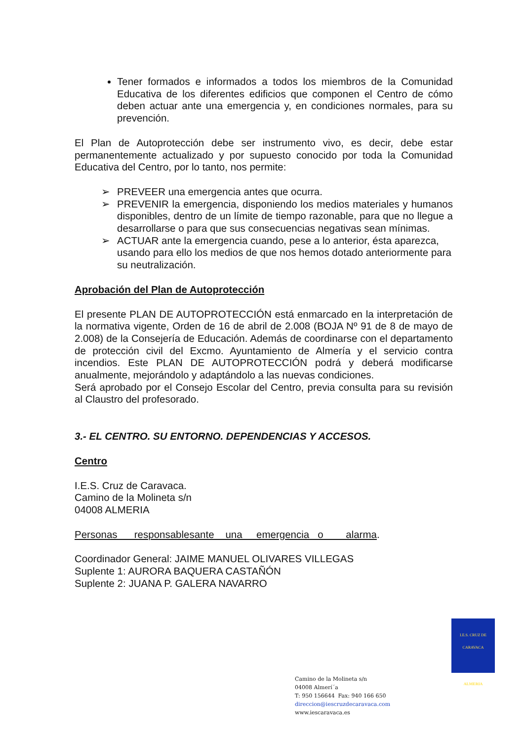Tener formados e informados a todos los miembros de la Comunidad Educativa de los diferentes edificios que componen el Centro de cómo deben actuar ante una emergencia y, en condiciones normales, para su prevención.
El Plan de Autoprotección debe ser instrumento vivo, es decir, debe estar permanentemente actualizado y por supuesto conocido por toda la Comunidad Educativa del Centro, por lo tanto, nos permite:
➢ PREVEER una emergencia antes que ocurra.
➢ PREVENIR la emergencia, disponiendo los medios materiales y humanos disponibles, dentro de un límite de tiempo razonable, para que no llegue a desarrollarse o para que sus consecuencias negativas sean mínimas.
➢ ACTUAR ante la emergencia cuando, pese a lo anterior, ésta aparezca, usando para ello los medios de que nos hemos dotado anteriormente para su neutralización.
Aprobación del Plan de Autoprotección
El presente PLAN DE AUTOPROTECCIÓN está enmarcado en la interpretación de la normativa vigente, Orden de 16 de abril de 2.008 (BOJA Nº 91 de 8 de mayo de 2.008) de la Consejería de Educación. Además de coordinarse con el departamento de protección civil del Excmo. Ayuntamiento de Almería y el servicio contra incendios. Este PLAN DE AUTOPROTECCIÓN podrá y deberá modificarse anualmente, mejorándolo y adaptándolo a las nuevas condiciones.
Será aprobado por el Consejo Escolar del Centro, previa consulta para su revisión al Claustro del profesorado.
3.- EL CENTRO. SU ENTORNO. DEPENDENCIAS Y ACCESOS.
Centro
I.E.S. Cruz de Caravaca.
Camino de la Molineta s/n
04008 ALMERIA
Personas responsablesante una emergencia o alarma.
Coordinador General: JAIME MANUEL OLIVARES VILLEGAS
Suplente 1: AURORA BAQUERA CASTAÑÓN
Suplente 2: JUANA P. GALERA NAVARRO
I.E.S. CRUZ DE CARAVACA
ALMERIA
Camino de la Molineta s/n
04008 Almerí´a
T: 950 156644 Fax: 940 166 650
direccion@iescruzdecaravaca.com
www.iescaravaca.es